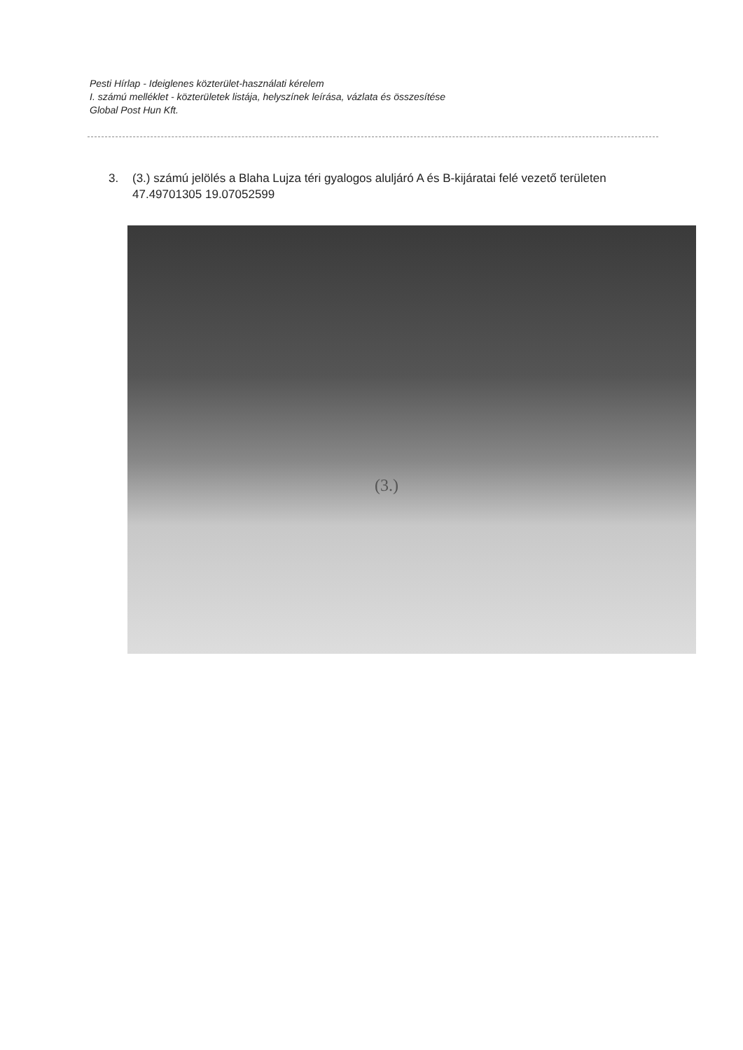Pesti Hírlap - Ideiglenes közterület-használati kérelem
I. számú melléklet - közterületek listája, helyszínek leírása, vázlata és összesítése
Global Post Hun Kft.
3. (3.) számú jelölés a Blaha Lujza téri gyalogos aluljáró A és B-kijáratai felé vezető területen
47.49701305 19.07052599
(3.)